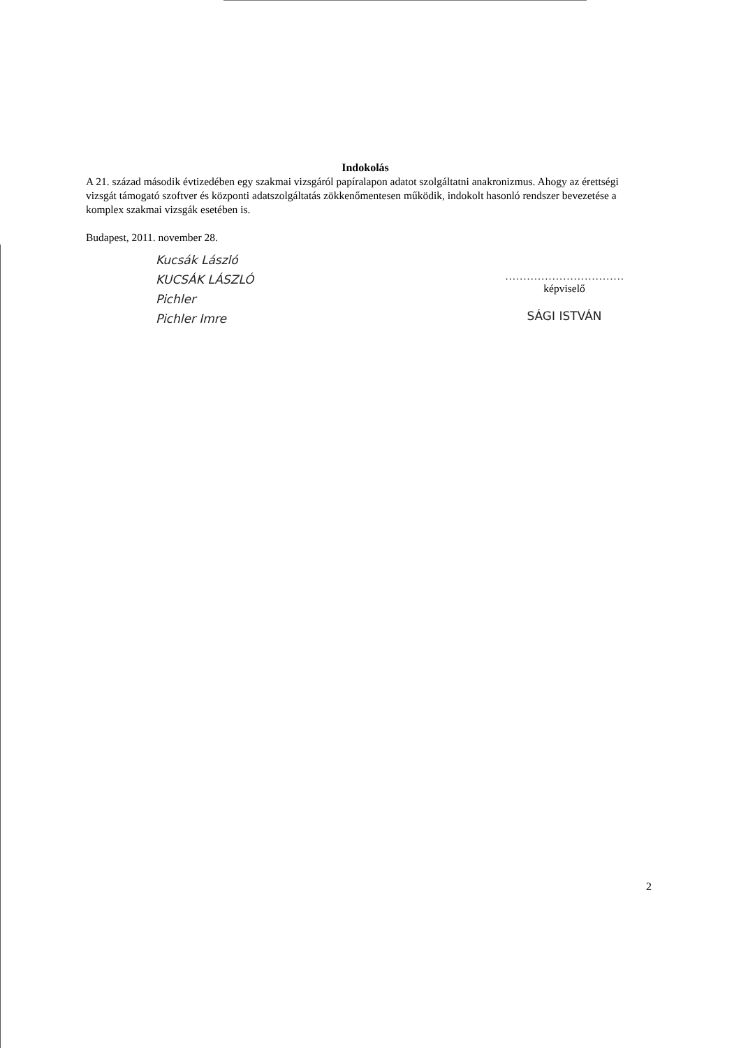Indokolás
A 21. század második évtizedében egy szakmai vizsgáról papíralapon adatot szolgáltatni anakronizmus. Ahogy az érettségi vizsgát támogató szoftver és központi adatszolgáltatás zökkenőmentesen működik, indokolt hasonló rendszer bevezetése a komplex szakmai vizsgák esetében is.
Budapest, 2011. november 28.
Kucsák László
KUCSÁK LÁSZLÓ
Pichler
Pichler Imre
……………………………
képviselő
SÁGI ISTVÁN
2